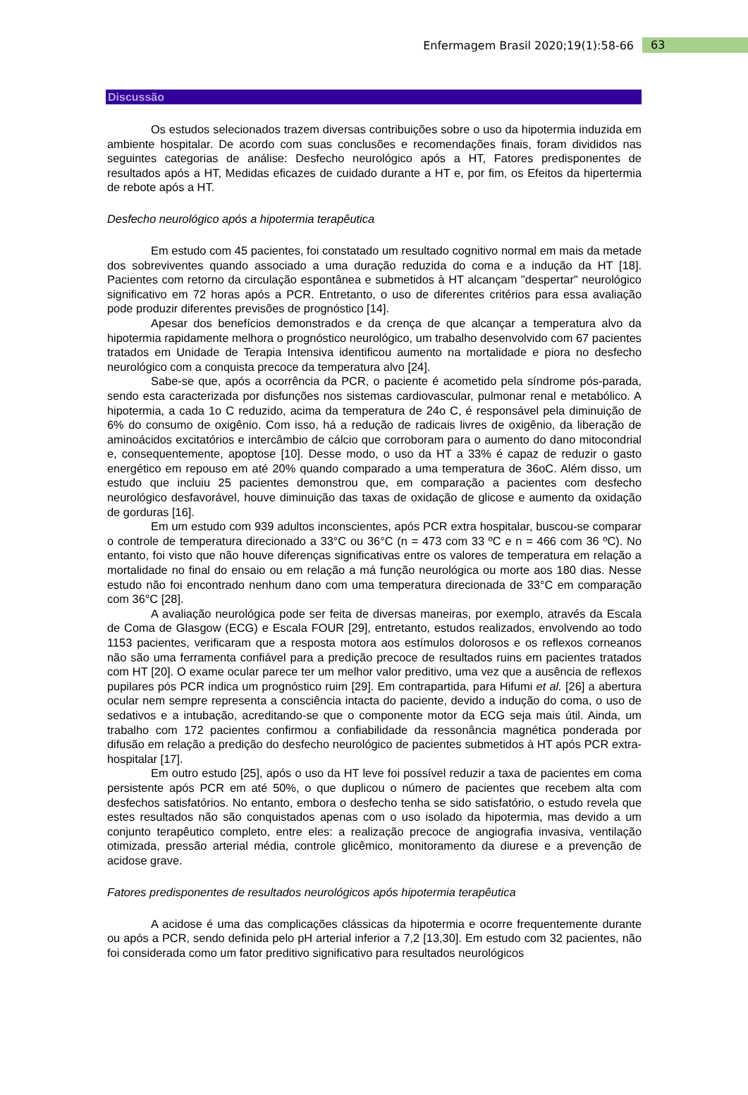Enfermagem Brasil 2020;19(1):58-66 63
Discussão
Os estudos selecionados trazem diversas contribuições sobre o uso da hipotermia induzida em ambiente hospitalar. De acordo com suas conclusões e recomendações finais, foram divididos nas seguintes categorias de análise: Desfecho neurológico após a HT, Fatores predisponentes de resultados após a HT, Medidas eficazes de cuidado durante a HT e, por fim, os Efeitos da hipertermia de rebote após a HT.
Desfecho neurológico após a hipotermia terapêutica
Em estudo com 45 pacientes, foi constatado um resultado cognitivo normal em mais da metade dos sobreviventes quando associado a uma duração reduzida do coma e a indução da HT [18]. Pacientes com retorno da circulação espontânea e submetidos à HT alcançam "despertar" neurológico significativo em 72 horas após a PCR. Entretanto, o uso de diferentes critérios para essa avaliação pode produzir diferentes previsões de prognóstico [14].
Apesar dos benefícios demonstrados e da crença de que alcançar a temperatura alvo da hipotermia rapidamente melhora o prognóstico neurológico, um trabalho desenvolvido com 67 pacientes tratados em Unidade de Terapia Intensiva identificou aumento na mortalidade e piora no desfecho neurológico com a conquista precoce da temperatura alvo [24].
Sabe-se que, após a ocorrência da PCR, o paciente é acometido pela síndrome pós-parada, sendo esta caracterizada por disfunções nos sistemas cardiovascular, pulmonar renal e metabólico. A hipotermia, a cada 1o C reduzido, acima da temperatura de 24o C, é responsável pela diminuição de 6% do consumo de oxigênio. Com isso, há a redução de radicais livres de oxigênio, da liberação de aminoácidos excitatórios e intercâmbio de cálcio que corroboram para o aumento do dano mitocondrial e, consequentemente, apoptose [10]. Desse modo, o uso da HT a 33% é capaz de reduzir o gasto energético em repouso em até 20% quando comparado a uma temperatura de 36oC. Além disso, um estudo que incluiu 25 pacientes demonstrou que, em comparação a pacientes com desfecho neurológico desfavorável, houve diminuição das taxas de oxidação de glicose e aumento da oxidação de gorduras [16].
Em um estudo com 939 adultos inconscientes, após PCR extra hospitalar, buscou-se comparar o controle de temperatura direcionado a 33°C ou 36°C (n = 473 com 33 ºC e n = 466 com 36 ºC). No entanto, foi visto que não houve diferenças significativas entre os valores de temperatura em relação a mortalidade no final do ensaio ou em relação a má função neurológica ou morte aos 180 dias. Nesse estudo não foi encontrado nenhum dano com uma temperatura direcionada de 33°C em comparação com 36°C [28].
A avaliação neurológica pode ser feita de diversas maneiras, por exemplo, através da Escala de Coma de Glasgow (ECG) e Escala FOUR [29], entretanto, estudos realizados, envolvendo ao todo 1153 pacientes, verificaram que a resposta motora aos estímulos dolorosos e os reflexos corneanos não são uma ferramenta confiável para a predição precoce de resultados ruins em pacientes tratados com HT [20]. O exame ocular parece ter um melhor valor preditivo, uma vez que a ausência de reflexos pupilares pós PCR indica um prognóstico ruim [29]. Em contrapartida, para Hifumi et al. [26] a abertura ocular nem sempre representa a consciência intacta do paciente, devido a indução do coma, o uso de sedativos e a intubação, acreditando-se que o componente motor da ECG seja mais útil. Ainda, um trabalho com 172 pacientes confirmou a confiabilidade da ressonância magnética ponderada por difusão em relação a predição do desfecho neurológico de pacientes submetidos à HT após PCR extra-hospitalar [17].
Em outro estudo [25], após o uso da HT leve foi possível reduzir a taxa de pacientes em coma persistente após PCR em até 50%, o que duplicou o número de pacientes que recebem alta com desfechos satisfatórios. No entanto, embora o desfecho tenha se sido satisfatório, o estudo revela que estes resultados não são conquistados apenas com o uso isolado da hipotermia, mas devido a um conjunto terapêutico completo, entre eles: a realização precoce de angiografia invasiva, ventilação otimizada, pressão arterial média, controle glicêmico, monitoramento da diurese e a prevenção de acidose grave.
Fatores predisponentes de resultados neurológicos após hipotermia terapêutica
A acidose é uma das complicações clássicas da hipotermia e ocorre frequentemente durante ou após a PCR, sendo definida pelo pH arterial inferior a 7,2 [13,30]. Em estudo com 32 pacientes, não foi considerada como um fator preditivo significativo para resultados neurológicos